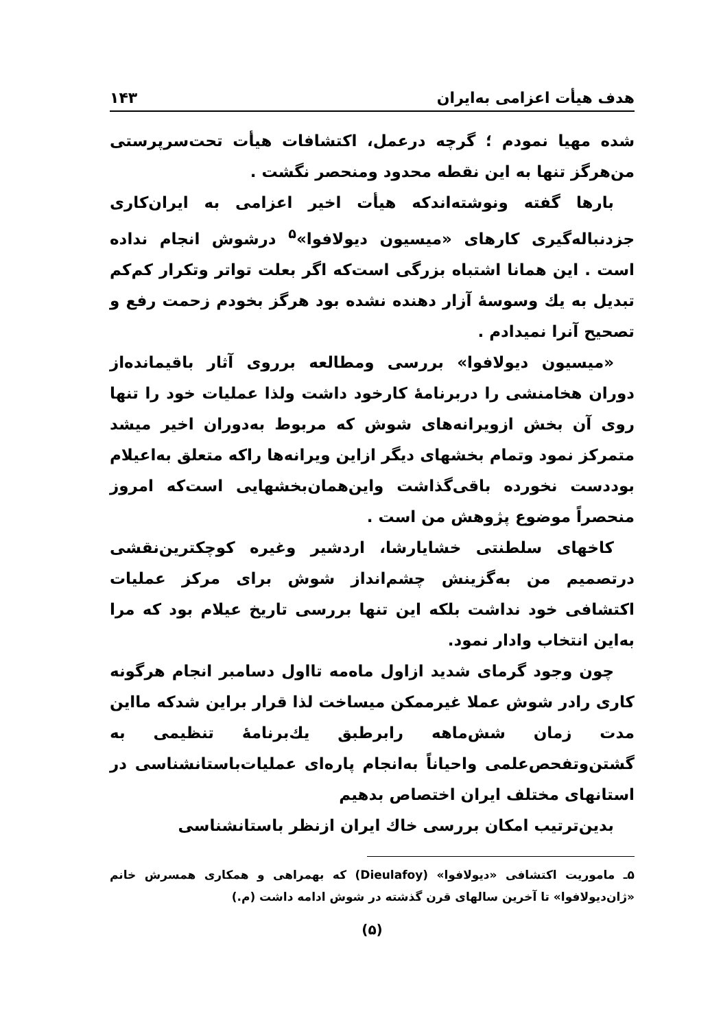هدف هیأت اعزامی به‌ایران ۱۴۳
شده مهیا نمودم ؛ گرچه درعمل، اکتشافات هیأت تحت‌سرپرستی من‌هرگز تنها به این نقطه محدود ومنحصر نگشت .
بارها گفته ونوشته‌اندکه هیأت اخیر اعزامی به ایران‌کاری جزدنباله‌گیری کارهای «میسیون دیولافوا»<sup>۵</sup> درشوش انجام نداده است . این همانا اشتباه بزرگی است‌که اگر بعلت تواتر وتکرار کم‌کم تبدیل به یك وسوسهٔ آزار دهنده نشده بود هرگز بخودم زحمت رفع و تصحیح آنرا نمیدادم .
«میسیون دیولافوا» بررسی ومطالعه برروی آثار باقیمانده‌از دوران هخامنشی را دربرنامهٔ کارخود داشت ولذا عملیات خود را تنها روی آن بخش ازویرانه‌های شوش که مربوط به‌دوران اخیر میشد متمرکز نمود وتمام بخشهای دیگر ازاین ویرانه‌ها راکه متعلق به‌اعیلام بوددست نخورده باقی‌گذاشت واین‌همان‌بخشهایی است‌که امروز منحصراً موضوع پژوهش من است .
کاخهای سلطنتی خشایارشا، اردشیر وغیره کوچکترین‌نقشی درتصمیم من به‌گزینش چشم‌انداز شوش برای مرکز عملیات اکتشافی خود نداشت بلکه این تنها بررسی تاریخ عیلام بود که مرا به‌این انتخاب وادار نمود.
چون وجود گرمای شدید ازاول ماه‌مه تااول دسامبر انجام هرگونه کاری رادر شوش عملا غیرممکن میساخت لذا قرار براین شدکه مااین مدت زمان شش‌ماهه رابرطبق یك‌برنامهٔ تنظیمی به گشتن‌وتفحص‌علمی واحیاناً به‌انجام پاره‌ای عملیات‌باستانشناسی در استانهای مختلف ایران اختصاص بدهیم
بدین‌ترتیب امکان بررسی خاك ایران ازنظر باستانشناسی
۵ـ ماموریت اکتشافی «دیولافوا» (Dieulafoy) که بهمراهی و همکاری همسرش خانم «ژان‌دیولافوا» تا آخرین سالهای قرن گذشته در شوش ادامه داشت (م.)
(۵)